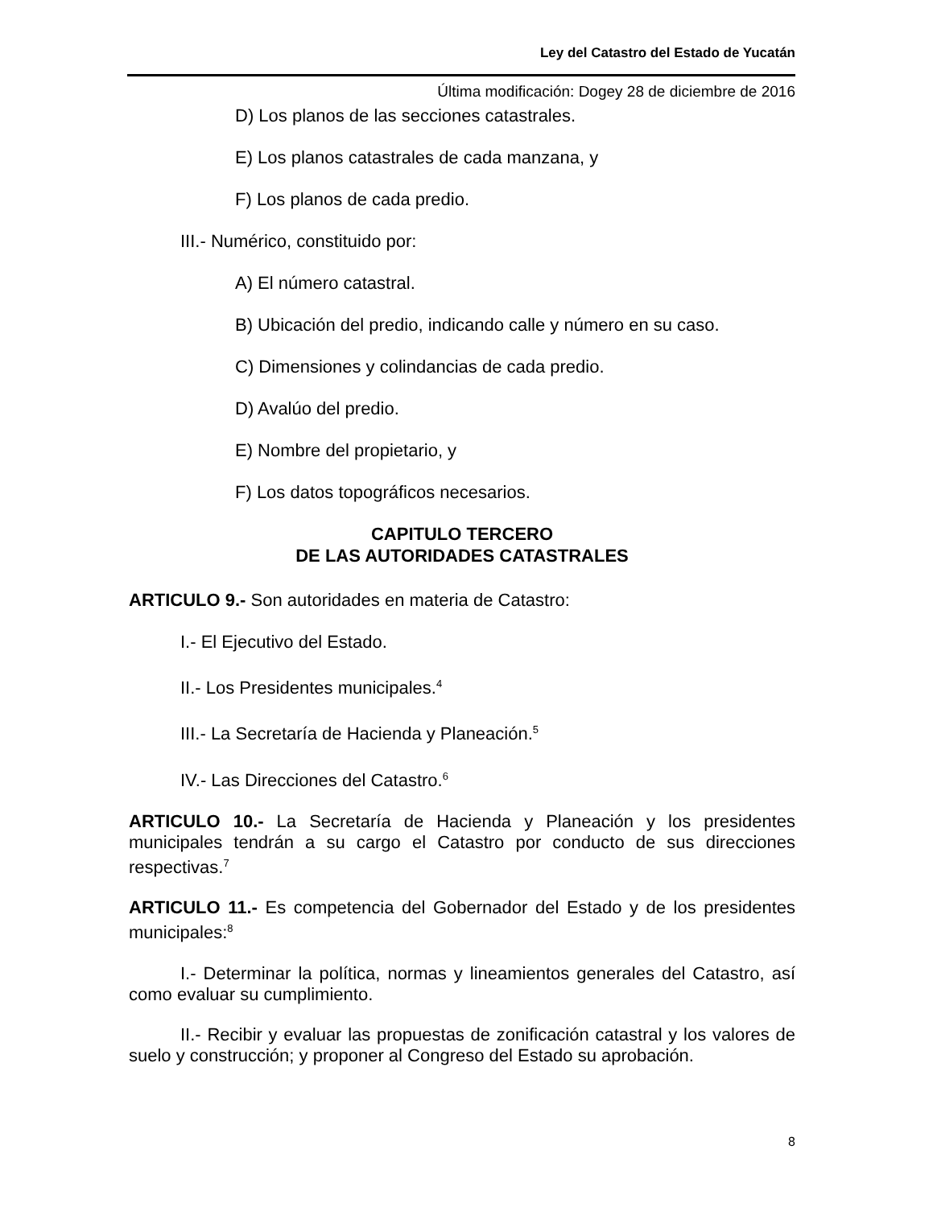Ley del Catastro del Estado de Yucatán
Última modificación: Dogey 28 de diciembre de 2016
D) Los planos de las secciones catastrales.
E) Los planos catastrales de cada manzana, y
F) Los planos de cada predio.
III.- Numérico, constituido por:
A) El número catastral.
B) Ubicación del predio, indicando calle y número en su caso.
C) Dimensiones y colindancias de cada predio.
D) Avalúo del predio.
E) Nombre del propietario, y
F) Los datos topográficos necesarios.
CAPITULO TERCERO
DE LAS AUTORIDADES CATASTRALES
ARTICULO 9.- Son autoridades en materia de Catastro:
I.- El Ejecutivo del Estado.
II.- Los Presidentes municipales.<sup>4</sup>
III.- La Secretaría de Hacienda y Planeación.<sup>5</sup>
IV.- Las Direcciones del Catastro.<sup>6</sup>
ARTICULO 10.- La Secretaría de Hacienda y Planeación y los presidentes municipales tendrán a su cargo el Catastro por conducto de sus direcciones respectivas.<sup>7</sup>
ARTICULO 11.- Es competencia del Gobernador del Estado y de los presidentes municipales:<sup>8</sup>
I.- Determinar la política, normas y lineamientos generales del Catastro, así como evaluar su cumplimiento.
II.- Recibir y evaluar las propuestas de zonificación catastral y los valores de suelo y construcción; y proponer al Congreso del Estado su aprobación.
8